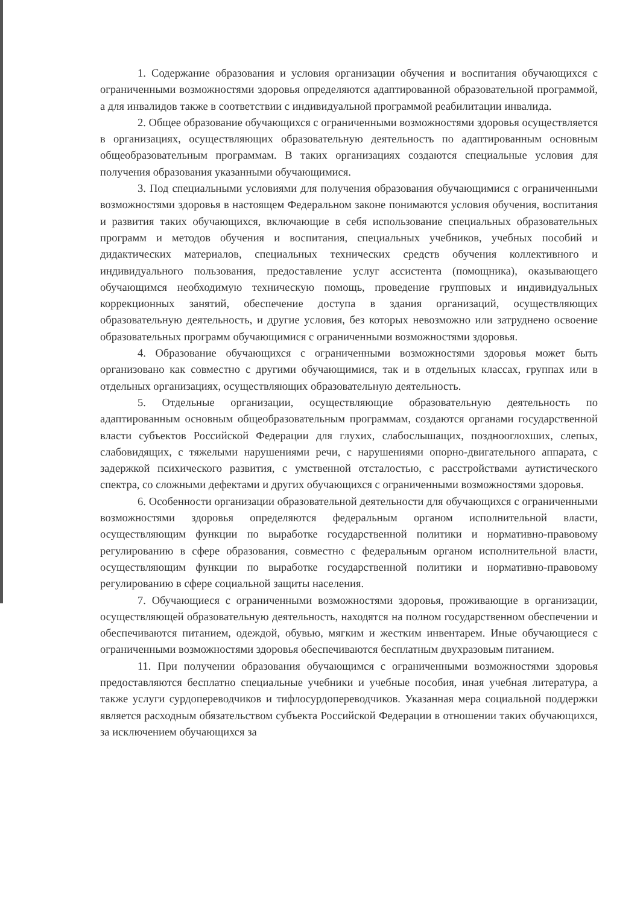1. Содержание образования и условия организации обучения и воспитания обучающихся с ограниченными возможностями здоровья определяются адаптированной образовательной программой, а для инвалидов также в соответствии с индивидуальной программой реабилитации инвалида.
2. Общее образование обучающихся с ограниченными возможностями здоровья осуществляется в организациях, осуществляющих образовательную деятельность по адаптированным основным общеобразовательным программам. В таких организациях создаются специальные условия для получения образования указанными обучающимися.
3. Под специальными условиями для получения образования обучающимися с ограниченными возможностями здоровья в настоящем Федеральном законе понимаются условия обучения, воспитания и развития таких обучающихся, включающие в себя использование специальных образовательных программ и методов обучения и воспитания, специальных учебников, учебных пособий и дидактических материалов, специальных технических средств обучения коллективного и индивидуального пользования, предоставление услуг ассистента (помощника), оказывающего обучающимся необходимую техническую помощь, проведение групповых и индивидуальных коррекционных занятий, обеспечение доступа в здания организаций, осуществляющих образовательную деятельность, и другие условия, без которых невозможно или затруднено освоение образовательных программ обучающимися с ограниченными возможностями здоровья.
4. Образование обучающихся с ограниченными возможностями здоровья может быть организовано как совместно с другими обучающимися, так и в отдельных классах, группах или в отдельных организациях, осуществляющих образовательную деятельность.
5. Отдельные организации, осуществляющие образовательную деятельность по адаптированным основным общеобразовательным программам, создаются органами государственной власти субъектов Российской Федерации для глухих, слабослышащих, позднооглохших, слепых, слабовидящих, с тяжелыми нарушениями речи, с нарушениями опорно-двигательного аппарата, с задержкой психического развития, с умственной отсталостью, с расстройствами аутистического спектра, со сложными дефектами и других обучающихся с ограниченными возможностями здоровья.
6. Особенности организации образовательной деятельности для обучающихся с ограниченными возможностями здоровья определяются федеральным органом исполнительной власти, осуществляющим функции по выработке государственной политики и нормативно-правовому регулированию в сфере образования, совместно с федеральным органом исполнительной власти, осуществляющим функции по выработке государственной политики и нормативно-правовому регулированию в сфере социальной защиты населения.
7. Обучающиеся с ограниченными возможностями здоровья, проживающие в организации, осуществляющей образовательную деятельность, находятся на полном государственном обеспечении и обеспечиваются питанием, одеждой, обувью, мягким и жестким инвентарем. Иные обучающиеся с ограниченными возможностями здоровья обеспечиваются бесплатным двухразовым питанием.
11. При получении образования обучающимся с ограниченными возможностями здоровья предоставляются бесплатно специальные учебники и учебные пособия, иная учебная литература, а также услуги сурдопереводчиков и тифлосурдопереводчиков. Указанная мера социальной поддержки является расходным обязательством субъекта Российской Федерации в отношении таких обучающихся, за исключением обучающихся за